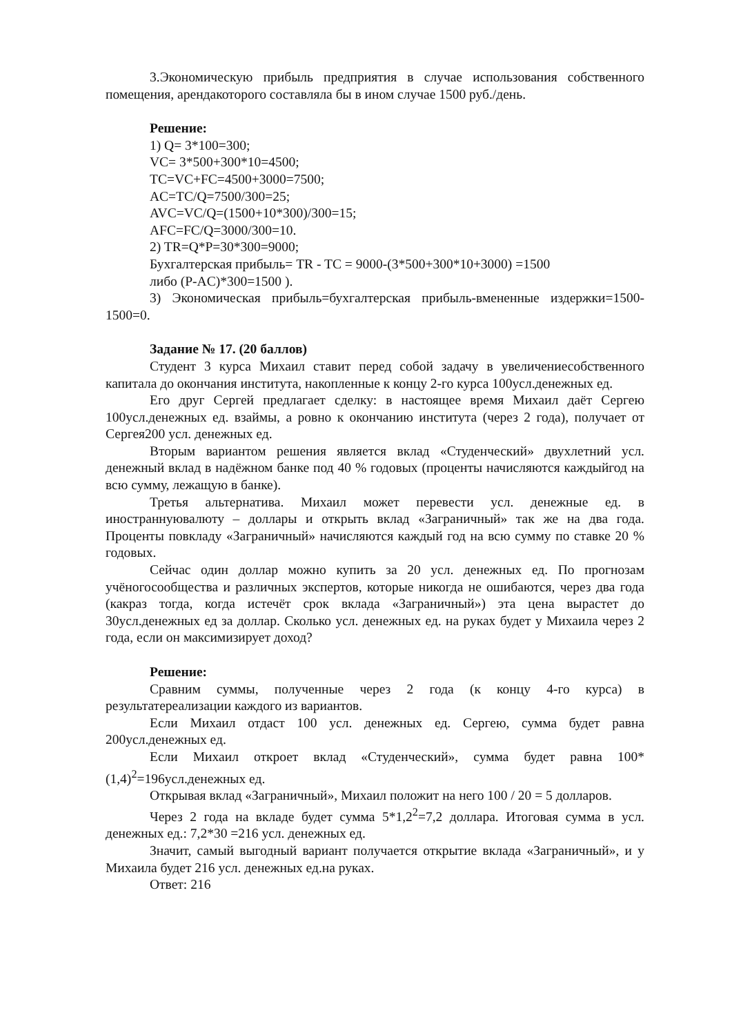3.Экономическую прибыль предприятия в случае использования собственного помещения, арендакоторого составляла бы в ином случае 1500 руб./день.
Решение:
1) Q= 3*100=300;
VC= 3*500+300*10=4500;
TC=VC+FC=4500+3000=7500;
AC=TC/Q=7500/300=25;
AVC=VC/Q=(1500+10*300)/300=15;
AFC=FC/Q=3000/300=10.
2) TR=Q*P=30*300=9000;
Бухгалтерская прибыль= TR - TC = 9000-(3*500+300*10+3000) =1500
либо (P-AC)*300=1500 ).
3) Экономическая прибыль=бухгалтерская прибыль-вмененные издержки=1500-1500=0.
Задание № 17. (20 баллов)
Студент 3 курса Михаил ставит перед собой задачу в увеличениесобственного капитала до окончания института, накопленные к концу 2-го курса 100усл.денежных ед.
Его друг Сергей предлагает сделку: в настоящее время Михаил даёт Сергею 100усл.денежных ед. взаймы, а ровно к окончанию института (через 2 года), получает от Сергея200 усл. денежных ед.
Вторым вариантом решения является вклад «Студенческий» двухлетний усл. денежный вклад в надёжном банке под 40 % годовых (проценты начисляются каждыйгод на всю сумму, лежащую в банке).
Третья альтернатива. Михаил может перевести усл. денежные ед. в иностраннуювалюту – доллары и открыть вклад «Заграничный» так же на два года. Проценты повкладу «Заграничный» начисляются каждый год на всю сумму по ставке 20 % годовых.
Сейчас один доллар можно купить за 20 усл. денежных ед. По прогнозам учёногосообщества и различных экспертов, которые никогда не ошибаются, через два года (какраз тогда, когда истечёт срок вклада «Заграничный») эта цена вырастет до 30усл.денежных ед за доллар. Сколько усл. денежных ед. на руках будет у Михаила через 2 года, если он максимизирует доход?
Решение:
Сравним суммы, полученные через 2 года (к концу 4-го курса) в результатереализации каждого из вариантов.
Если Михаил отдаст 100 усл. денежных ед. Сергею, сумма будет равна 200усл.денежных ед.
Если Михаил откроет вклад «Студенческий», сумма будет равна 100*(1,4)<sup>2</sup>=196усл.денежных ед.
Открывая вклад «Заграничный», Михаил положит на него 100 / 20 = 5 долларов.
Через 2 года на вкладе будет сумма 5*1,2<sup>2</sup>=7,2 доллара. Итоговая сумма в усл. денежных ед.: 7,2*30 =216 усл. денежных ед.
Значит, самый выгодный вариант получается открытие вклада «Заграничный», и у Михаила будет 216 усл. денежных ед.на руках.
Ответ: 216